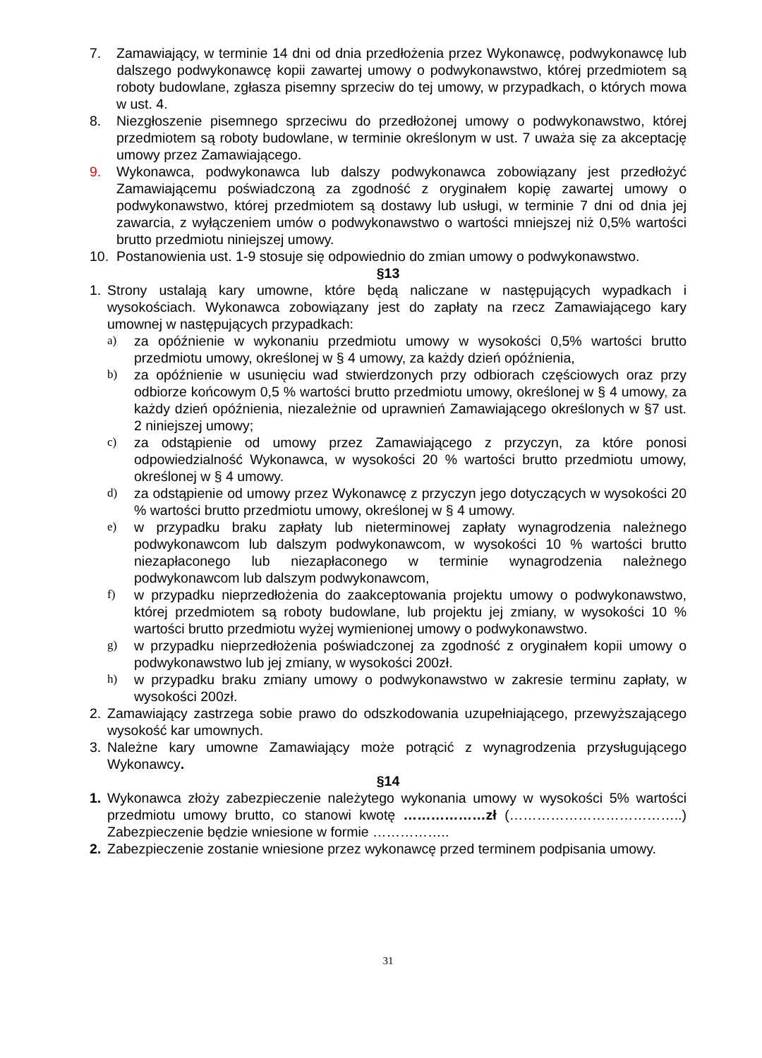7. Zamawiający, w terminie 14 dni od dnia przedłożenia przez Wykonawcę, podwykonawcę lub dalszego podwykonawcę kopii zawartej umowy o podwykonawstwo, której przedmiotem są roboty budowlane, zgłasza pisemny sprzeciw do tej umowy, w przypadkach, o których mowa w ust. 4.
8. Niezgłoszenie pisemnego sprzeciwu do przedłożonej umowy o podwykonawstwo, której przedmiotem są roboty budowlane, w terminie określonym w ust. 7 uważa się za akceptację umowy przez Zamawiającego.
9. Wykonawca, podwykonawca lub dalszy podwykonawca zobowiązany jest przedłożyć Zamawiającemu poświadczoną za zgodność z oryginałem kopię zawartej umowy o podwykonawstwo, której przedmiotem są dostawy lub usługi, w terminie 7 dni od dnia jej zawarcia, z wyłączeniem umów o podwykonawstwo o wartości mniejszej niż 0,5% wartości brutto przedmiotu niniejszej umowy.
10. Postanowienia ust. 1-9 stosuje się odpowiednio do zmian umowy o podwykonawstwo.
§13
1. Strony ustalają kary umowne, które będą naliczane w następujących wypadkach i wysokościach. Wykonawca zobowiązany jest do zapłaty na rzecz Zamawiającego kary umownej w następujących przypadkach:
a) za opóźnienie w wykonaniu przedmiotu umowy w wysokości 0,5% wartości brutto przedmiotu umowy, określonej w § 4 umowy, za każdy dzień opóźnienia,
b) za opóźnienie w usunięciu wad stwierdzonych przy odbiorach częściowych oraz przy odbiorze końcowym 0,5 % wartości brutto przedmiotu umowy, określonej w § 4 umowy, za każdy dzień opóźnienia, niezależnie od uprawnień Zamawiającego określonych w §7 ust. 2 niniejszej umowy;
c) za odstąpienie od umowy przez Zamawiającego z przyczyn, za które ponosi odpowiedzialność Wykonawca, w wysokości 20 % wartości brutto przedmiotu umowy, określonej w § 4 umowy.
d) za odstąpienie od umowy przez Wykonawcę z przyczyn jego dotyczących w wysokości 20 % wartości brutto przedmiotu umowy, określonej w § 4 umowy.
e) w przypadku braku zapłaty lub nieterminowej zapłaty wynagrodzenia należnego podwykonawcom lub dalszym podwykonawcom, w wysokości 10 % wartości brutto niezapłaconego lub niezapłaconego w terminie wynagrodzenia należnego podwykonawcom lub dalszym podwykonawcom,
f) w przypadku nieprzedłożenia do zaakceptowania projektu umowy o podwykonawstwo, której przedmiotem są roboty budowlane, lub projektu jej zmiany, w wysokości 10 % wartości brutto przedmiotu wyżej wymienionej umowy o podwykonawstwo.
g) w przypadku nieprzedłożenia poświadczonej za zgodność z oryginałem kopii umowy o podwykonawstwo lub jej zmiany, w wysokości 200zł.
h) w przypadku braku zmiany umowy o podwykonawstwo w zakresie terminu zapłaty, w wysokości 200zł.
2. Zamawiający zastrzega sobie prawo do odszkodowania uzupełniającego, przewyższającego wysokość kar umownych.
3. Należne kary umowne Zamawiający może potrącić z wynagrodzenia przysługującego Wykonawcy.
§14
1. Wykonawca złoży zabezpieczenie należytego wykonania umowy w wysokości 5% wartości przedmiotu umowy brutto, co stanowi kwotę ………………zł (………………………………..) Zabezpieczenie będzie wniesione w formie ……………..
2. Zabezpieczenie zostanie wniesione przez wykonawcę przed terminem podpisania umowy.
31